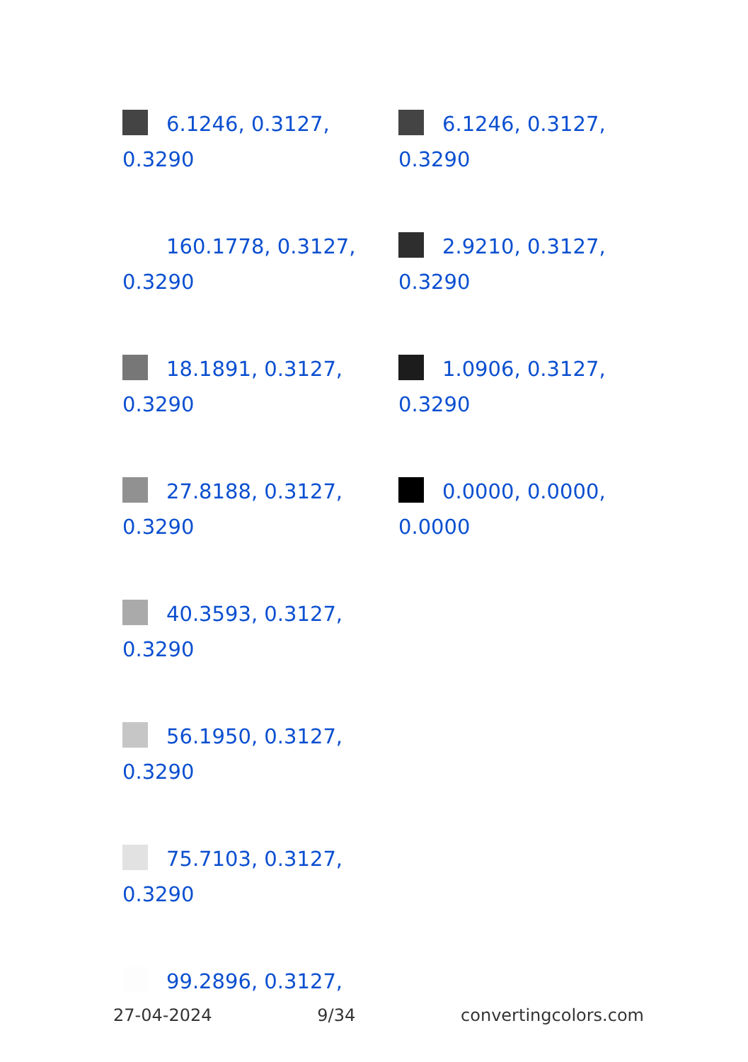6.1246, 0.3127, 0.3290
6.1246, 0.3127, 0.3290
160.1778, 0.3127, 0.3290
2.9210, 0.3127, 0.3290
18.1891, 0.3127, 0.3290
1.0906, 0.3127, 0.3290
27.8188, 0.3127, 0.3290
0.0000, 0.0000, 0.0000
40.3593, 0.3127, 0.3290
56.1950, 0.3127, 0.3290
75.7103, 0.3127, 0.3290
99.2896, 0.3127,
27-04-2024 9/34 convertingcolors.com